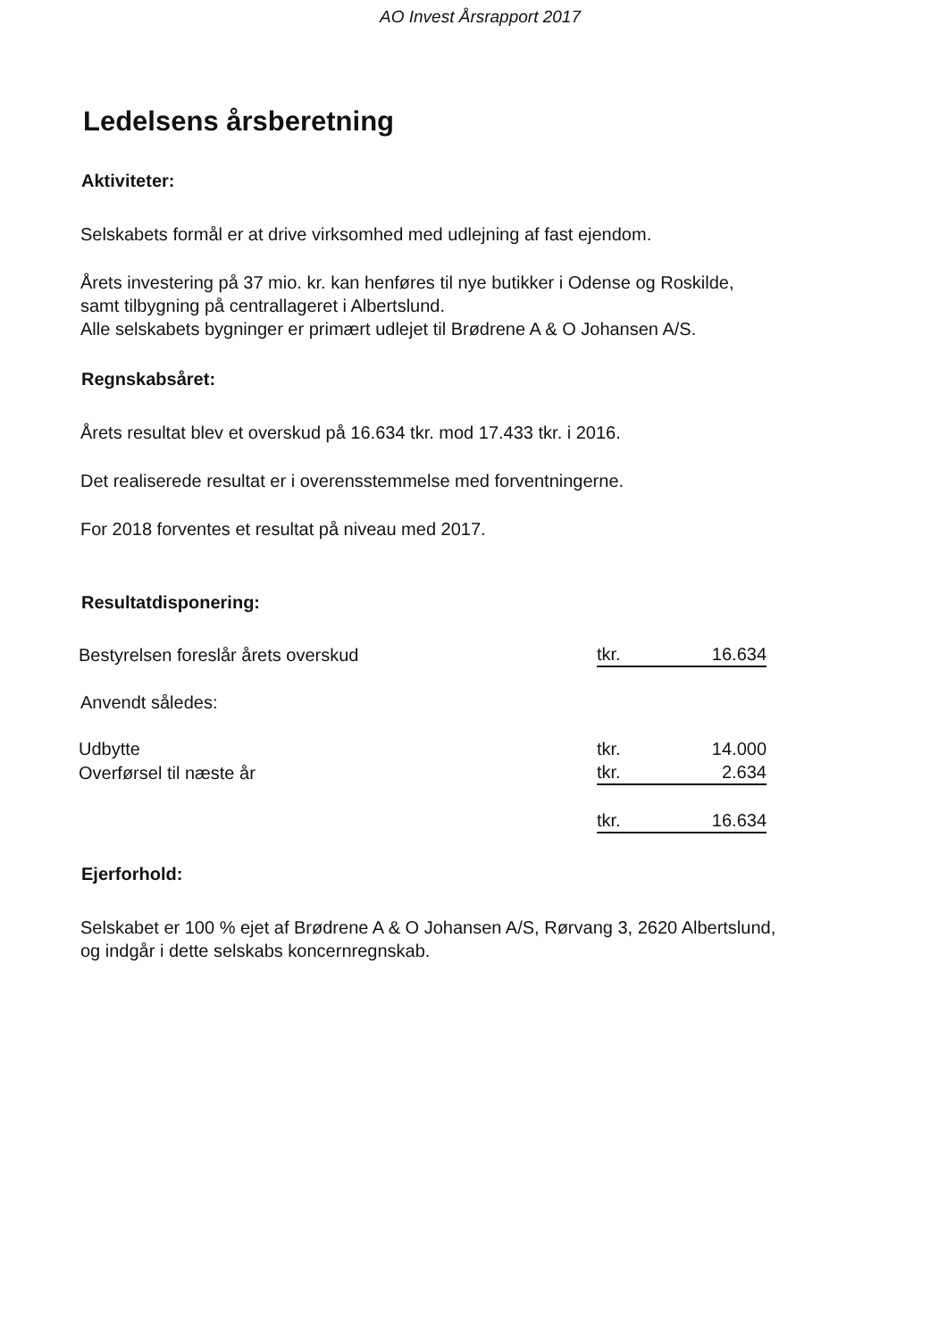AO Invest Årsrapport 2017
Ledelsens årsberetning
Aktiviteter:
Selskabets formål er at drive virksomhed med udlejning af fast ejendom.
Årets investering på 37 mio. kr. kan henføres til nye butikker i Odense og Roskilde,
samt tilbygning på centrallageret i Albertslund.
Alle selskabets bygninger er primært udlejet til Brødrene A & O Johansen A/S.
Regnskabsåret:
Årets resultat blev et overskud på 16.634 tkr. mod 17.433 tkr. i 2016.
Det realiserede resultat er i overensstemmelse med forventningerne.
For 2018 forventes et resultat på niveau med 2017.
Resultatdisponering:
| Bestyrelsen foreslår årets overskud | tkr. | 16.634 |
Anvendt således:
| Udbytte | tkr. | 14.000 |
| Overførsel til næste år | tkr. | 2.634 |
| | tkr. | 16.634 |
Ejerforhold:
Selskabet er 100 % ejet af Brødrene A & O Johansen A/S, Rørvang 3, 2620 Albertslund,
og indgår i dette selskabs koncernregnskab.